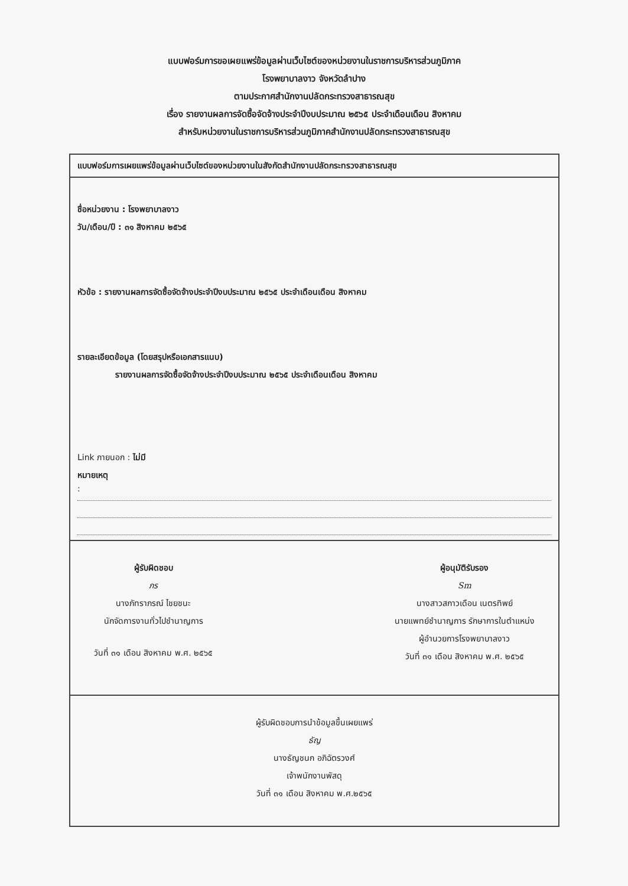แบบฟอร์มการขอเผยแพร่ข้อมูลผ่านเว็บไซต์ของหน่วยงานในราชการบริหารส่วนภูมิภาค
โรงพยาบาลงาว จังหวัดลำปาง
ตามประกาศสำนักงานปลัดกระทรวงสาธารณสุข
เรื่อง รายงานผลการจัดซื้อจัดจ้างประจำปีงบประมาณ ๒๕๖๕ ประจำเดือนเดือน สิงหาคม
สำหรับหน่วยงานในราชการบริหารส่วนภูมิภาคสำนักงานปลัดกระทรวงสาธารณสุข
แบบฟอร์มการเผยแพร่ข้อมูลผ่านเว็บไซต์ของหน่วยงานในสังกัดสำนักงานปลัดกระทรวงสาธารณสุข
ชื่อหน่วยงาน : โรงพยาบาลงาว
วัน/เดือน/ปี : ๓๑ สิงหาคม ๒๕๖๕
หัวข้อ : รายงานผลการจัดซื้อจัดจ้างประจำปีงบประมาณ ๒๕๖๕ ประจำเดือนเดือน สิงหาคม
รายละเอียดข้อมูล (โดยสรุปหรือเอกสารแนบ)
รายงานผลการจัดซื้อจัดจ้างประจำปีงบประมาณ ๒๕๖๕ ประจำเดือนเดือน สิงหาคม
Link ภายนอก : ไม่มี
หมายเหตุ
:
ผู้รับผิดชอบ
ภร
นางภัทราภรณ์ ไชยชนะ
นักจัดการงานทั่วไปชำนาญการ
วันที่ ๓๑ เดือน สิงหาคม พ.ศ. ๒๕๖๕
ผู้อนุมัติรับรอง
Sm
นางสาวสกาวเดือน เนตรทิพย์
นายแพทย์ชำนาญการ รักษาการในตำแหน่ง
ผู้อำนวยการโรงพยาบาลงาว
วันที่ ๓๑ เดือน สิงหาคม พ.ศ. ๒๕๖๕
ผู้รับผิดชอบการนำข้อมูลขึ้นเผยแพร่
ธัญ
นางธัญชนก อภิฉัตรวงศ์
เจ้าพนักงานพัสดุ
วันที่ ๓๑ เดือน สิงหาคม พ.ศ.๒๕๖๕